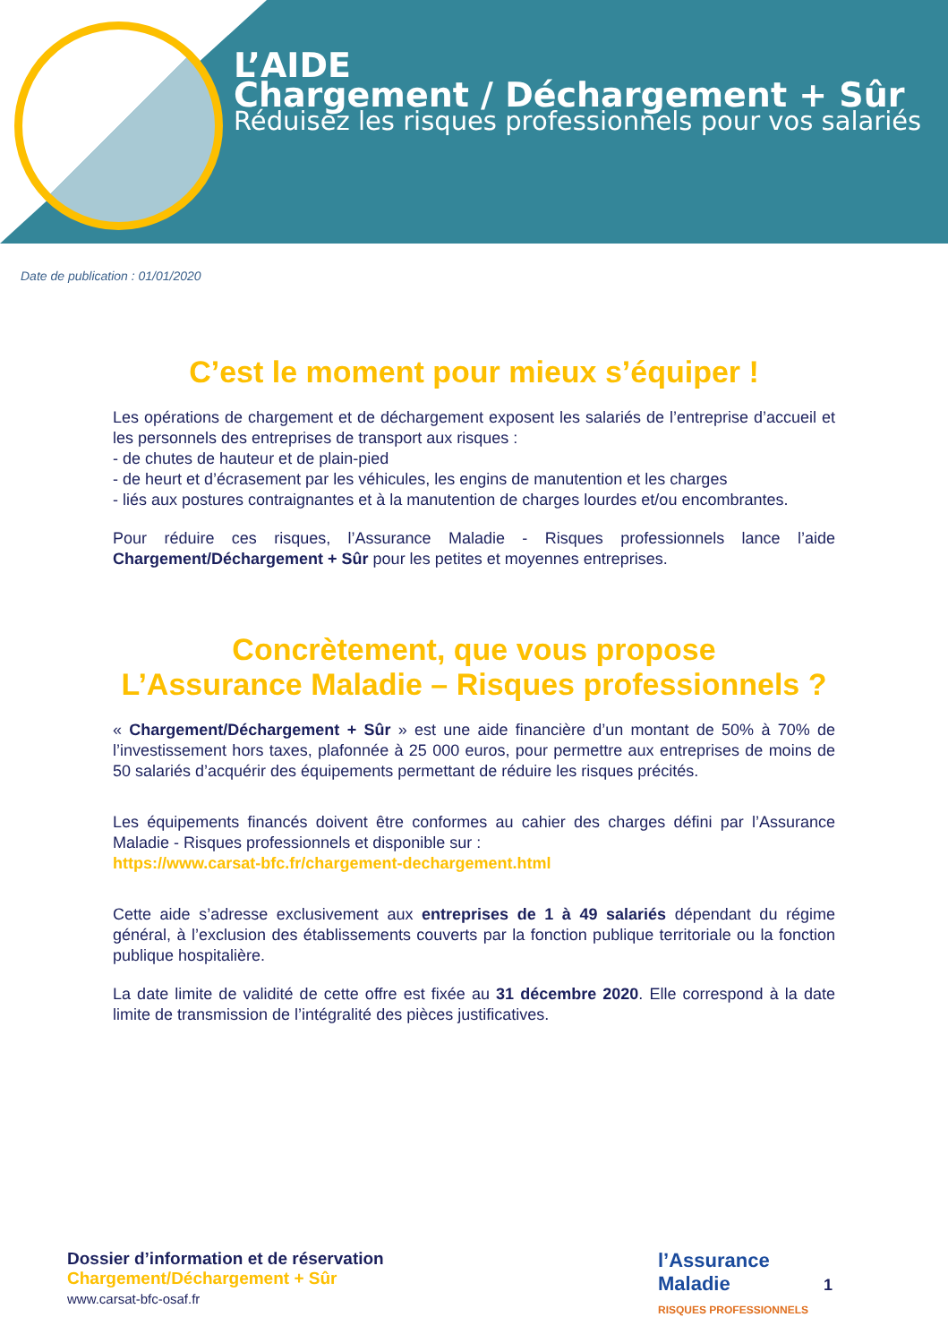L’AIDE
Chargement / Déchargement + Sûr
Réduisez les risques professionnels pour vos salariés
Date de publication : 01/01/2020
C’est le moment pour mieux s’équiper !
Les opérations de chargement et de déchargement exposent les salariés de l’entreprise d’accueil et les personnels des entreprises de transport aux risques :
- de chutes de hauteur et de plain-pied
- de heurt et d’écrasement par les véhicules, les engins de manutention et les charges
- liés aux postures contraignantes et à la manutention de charges lourdes et/ou encombrantes.
Pour réduire ces risques, l’Assurance Maladie - Risques professionnels lance l’aide Chargement/Déchargement + Sûr pour les petites et moyennes entreprises.
Concrètement, que vous propose
L’Assurance Maladie – Risques professionnels ?
« Chargement/Déchargement + Sûr » est une aide financière d’un montant de 50% à 70% de l’investissement hors taxes, plafonnée à 25 000 euros, pour permettre aux entreprises de moins de 50 salariés d’acquérir des équipements permettant de réduire les risques précités.
Les équipements financés doivent être conformes au cahier des charges défini par l’Assurance Maladie - Risques professionnels et disponible sur :
https://www.carsat-bfc.fr/chargement-dechargement.html
Cette aide s’adresse exclusivement aux entreprises de 1 à 49 salariés dépendant du régime général, à l’exclusion des établissements couverts par la fonction publique territoriale ou la fonction publique hospitalière.
La date limite de validité de cette offre est fixée au 31 décembre 2020. Elle correspond à la date limite de transmission de l’intégralité des pièces justificatives.
Dossier d’information et de réservation
Chargement/Déchargement + Sûr
www.carsat-bfc-osaf.fr
l’Assurance
Maladie
RISQUES PROFESSIONNELS
1